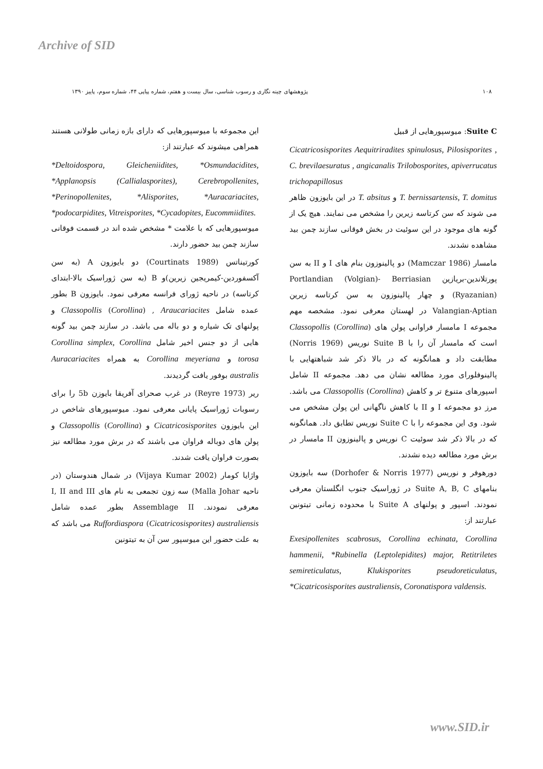Archive of SID
۱۰۸ پژوهشهای چینه نگاری و رسوب شناسی، سال بیست و هفتم، شماره پیاپی ۴۴، شماره سوم، پاییز ۱۳۹۰
Suite C: میوسپورهایی از قبیل
Cicatricosisporites Aequitriradites spinulosus, Pilosisporites , C. brevilaesuratus , angicanalis Trilobosporites, apiverrucatus trichopapillosus
T. bernissartensis, T. domitus و T. absitus در این بایوزون ظاهر می شوند که سن کرتاسه زیرین را مشخص می نمایند. هیچ یک از گونه های موجود در این سوئیت در بخش فوقانی سازند چمن بید مشاهده نشدند.
مامسار (Mamczar 1986) دو پالینوزون بنام های I و II به سن پورتلاندین-بریازین Portlandian (Volgian)- Berriasian (Ryazanian) و چهار پالینوزون به سن کرتاسه زیرین Valangian-Aptian در لهستان معرفی نمود. مشخصه مهم مجموعه I مامسار فراوانی پولن های Classopollis (Corollina) است که مامسار آن را با Suite B نوریس (Norris 1969) مطابقت داد و همانگونه که در بالا ذکر شد شباهتهایی با پالینوفلورای مورد مطالعه نشان می دهد. مجموعه II شامل اسپورهای متنوع تر و کاهش Classopollis (Corollina) می باشد. مرز دو مجموعه I و II با کاهش ناگهانی این پولن مشخص می شود. وی این مجموعه را با Suite C نوریس تطابق داد. همانگونه که در بالا ذکر شد سوئیت C نوریس و پالینوزون II مامسار در برش مورد مطالعه دیده نشدند.
دورهوفر و نوریس (Dorhofer & Norris 1977) سه بایوزون بنامهای Suite A, B, C در ژوراسیک جنوب انگلستان معرفی نمودند. اسپور و پولنهای Suite A با محدوده زمانی تیتونین عبارتند از:
Exesipollenites scabrosus, Corollina echinata, Corollina hammenii, *Rubinella (Leptolepidites) major, Retitriletes semireticulatus, Klukisporites pseudoreticulatus, *Cicatricosisporites australiensis, Coronatispora valdensis.
این مجموعه با میوسپورهایی که دارای بازه زمانی طولانی هستند همراهی میشوند که عبارتند از:
*Deltoidospora, Gleicheniidites, *Osmundacidites, *Applanopsis (Callialasporites), Cerebropollenites, *Perinopollenites, *Alisporites, *Auracariacites, *podocarpidites, Vitreisporites, *Cycadopites, Eucommiidites.
میوسپورهایی که با علامت * مشخص شده اند در قسمت فوقانی سازند چمن بید حضور دارند.
کورتیناتس (Courtinats 1989) دو بایوزون A (به سن آکسفوردین-کیمریجین زیرین)و B (به سن ژوراسیک بالا-ابتدای کرتاسه) در ناحیه ژورای فرانسه معرفی نمود. بایوزون B بطور عمده شامل Classopollis (Corollina) , Araucariacites و پولنهای تک شیاره و دو باله می باشد. در سازند چمن بید گونه هایی از دو جنس اخیر شامل Corollina simplex, Corollina torosa و Corollina meyeriana به همراه Auracariacites australis بوفور یافت گردیدند.
ریر (Reyre 1973) در غرب صحرای آفریقا بایوزن 5b را برای رسوبات ژوراسیک پایانی معرفی نمود. میوسپورهای شاخص در این بایوزون Cicatricosisporites و Classopollis (Corollina) و پولن های دوباله فراوان می باشند که در برش مورد مطالعه نیز بصورت فراوان یافت شدند.
واژایا کومار (Vijaya Kumar 2002) در شمال هندوستان (در ناحیه Malla Johar) سه زون تجمعی به نام های I, II and III معرفی نمودند. Assemblage II بطور عمده شامل Ruffordiaspora (Cicatricosisporites) australiensis می باشد که به علت حضور این میوسپور سن آن به تیتونین
www.SID.ir